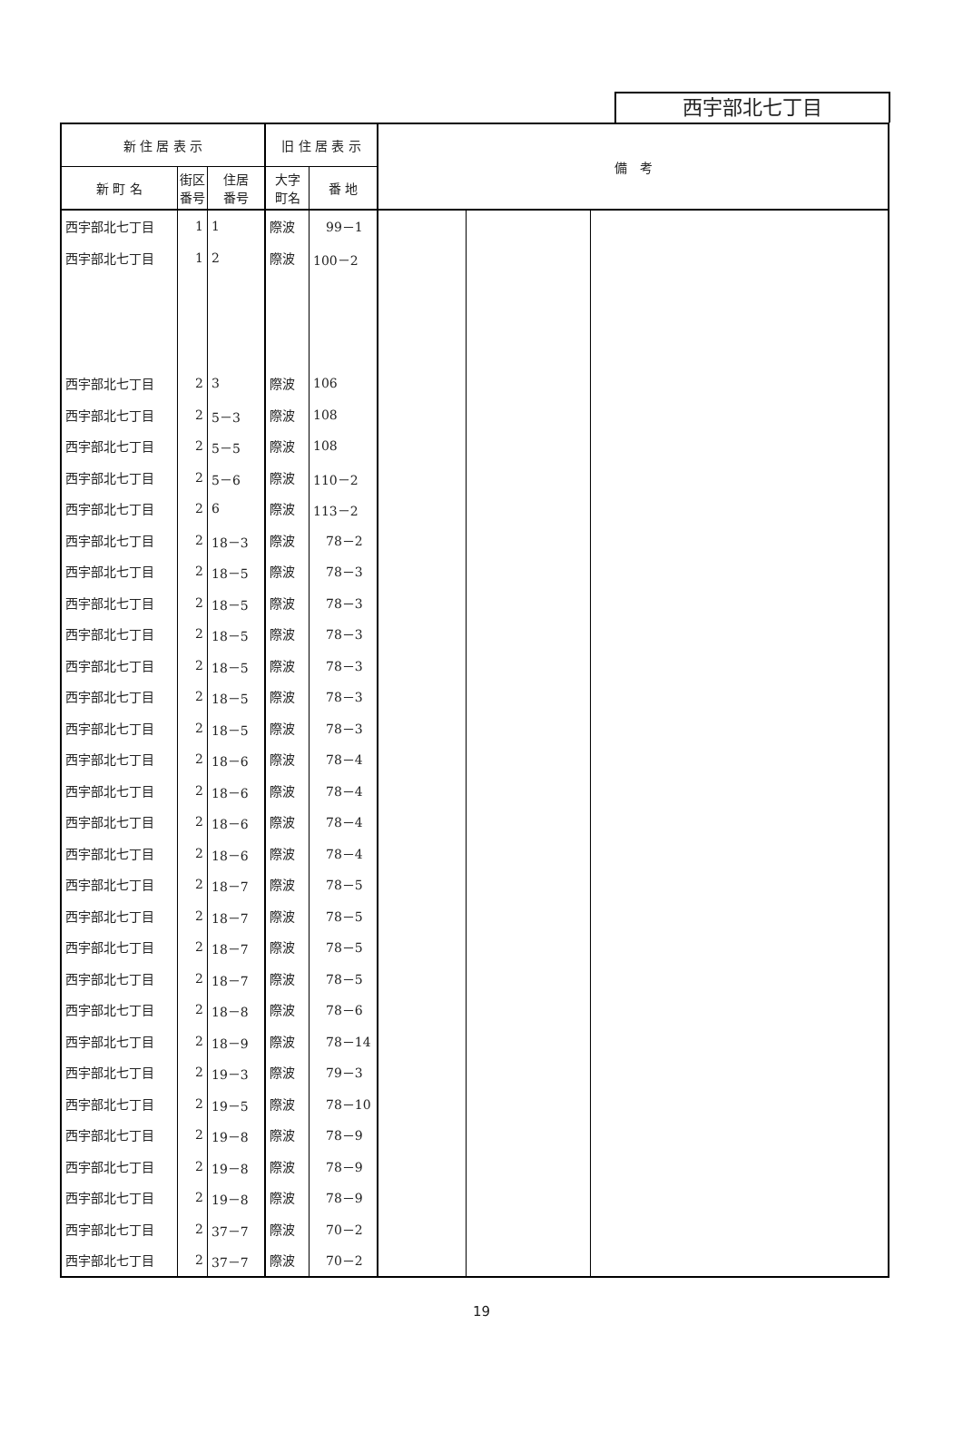西宇部北七丁目
| 新 住 居 表 示 | | | 旧 住 居 表 示 | | 備 考 | | |
| --- | --- | --- | --- | --- | --- | --- | --- |
| 新 町 名 | 街区 番号 | 住居 番号 | 大字 町名 | 番 地 | | | |
| 西宇部北七丁目 | 1 | 1 | 際波 | 99－1 | | | |
| 西宇部北七丁目 | 1 | 2 | 際波 | 100－2 | | | |
| 西宇部北七丁目 | 2 | 3 | 際波 | 106 | | | |
| 西宇部北七丁目 | 2 | 5－3 | 際波 | 108 | | | |
| 西宇部北七丁目 | 2 | 5－5 | 際波 | 108 | | | |
| 西宇部北七丁目 | 2 | 5－6 | 際波 | 110－2 | | | |
| 西宇部北七丁目 | 2 | 6 | 際波 | 113－2 | | | |
| 西宇部北七丁目 | 2 | 18－3 | 際波 | 78－2 | | | |
| 西宇部北七丁目 | 2 | 18－5 | 際波 | 78－3 | | | |
| 西宇部北七丁目 | 2 | 18－5 | 際波 | 78－3 | | | |
| 西宇部北七丁目 | 2 | 18－5 | 際波 | 78－3 | | | |
| 西宇部北七丁目 | 2 | 18－5 | 際波 | 78－3 | | | |
| 西宇部北七丁目 | 2 | 18－5 | 際波 | 78－3 | | | |
| 西宇部北七丁目 | 2 | 18－5 | 際波 | 78－3 | | | |
| 西宇部北七丁目 | 2 | 18－6 | 際波 | 78－4 | | | |
| 西宇部北七丁目 | 2 | 18－6 | 際波 | 78－4 | | | |
| 西宇部北七丁目 | 2 | 18－6 | 際波 | 78－4 | | | |
| 西宇部北七丁目 | 2 | 18－6 | 際波 | 78－4 | | | |
| 西宇部北七丁目 | 2 | 18－7 | 際波 | 78－5 | | | |
| 西宇部北七丁目 | 2 | 18－7 | 際波 | 78－5 | | | |
| 西宇部北七丁目 | 2 | 18－7 | 際波 | 78－5 | | | |
| 西宇部北七丁目 | 2 | 18－7 | 際波 | 78－5 | | | |
| 西宇部北七丁目 | 2 | 18－8 | 際波 | 78－6 | | | |
| 西宇部北七丁目 | 2 | 18－9 | 際波 | 78－14 | | | |
| 西宇部北七丁目 | 2 | 19－3 | 際波 | 79－3 | | | |
| 西宇部北七丁目 | 2 | 19－5 | 際波 | 78－10 | | | |
| 西宇部北七丁目 | 2 | 19－8 | 際波 | 78－9 | | | |
| 西宇部北七丁目 | 2 | 19－8 | 際波 | 78－9 | | | |
| 西宇部北七丁目 | 2 | 19－8 | 際波 | 78－9 | | | |
| 西宇部北七丁目 | 2 | 37－7 | 際波 | 70－2 | | | |
| 西宇部北七丁目 | 2 | 37－7 | 際波 | 70－2 | | | |
19